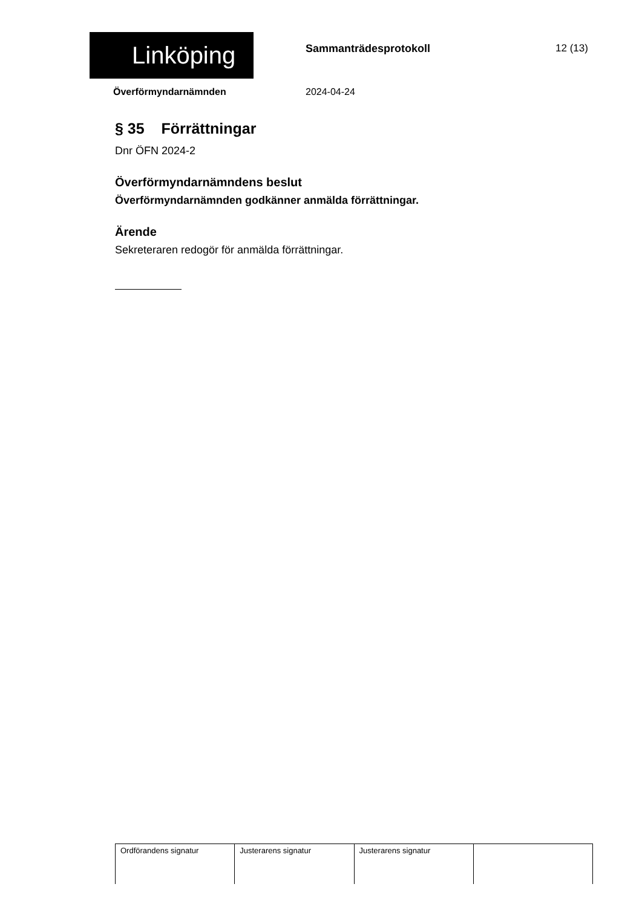Linköping Sammanträdesprotokoll 12 (13)
Överförmyndarnämnden 2024-04-24
§ 35 Förrättningar
Dnr ÖFN 2024-2
Överförmyndarnämndens beslut
Överförmyndarnämnden godkänner anmälda förrättningar.
Ärende
Sekreteraren redogör för anmälda förrättningar.
| Ordförandens signatur | Justerarens signatur | Justerarens signatur | |